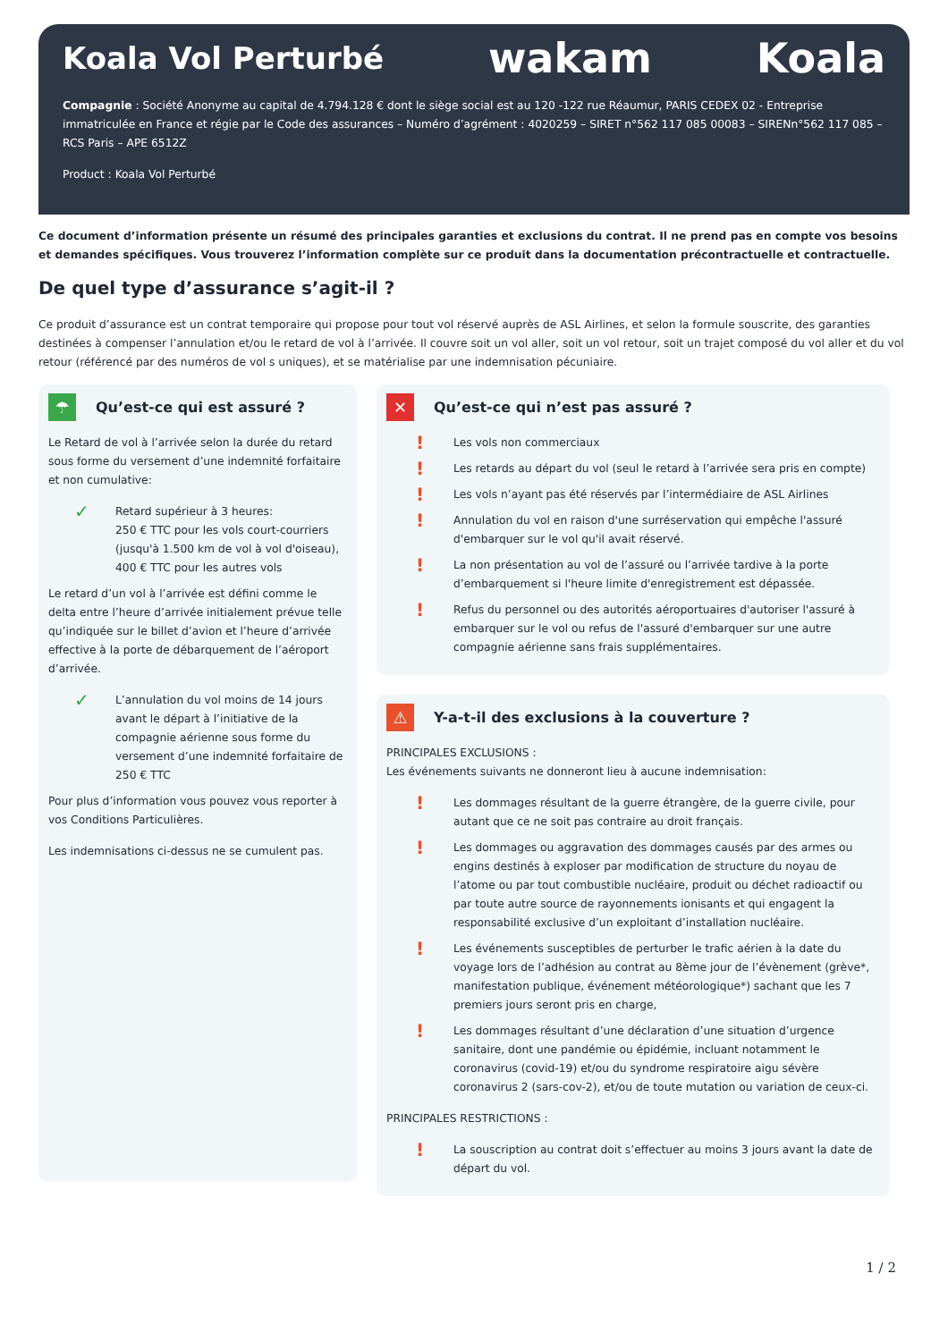Koala Vol Perturbé
wakam Koala
Compagnie : Société Anonyme au capital de 4.794.128 € dont le siège social est au 120 -122 rue Réaumur, PARIS CEDEX 02 - Entreprise immatriculée en France et régie par le Code des assurances – Numéro d’agrément : 4020259 – SIRET n°562 117 085 00083 – SIRENn°562 117 085 – RCS Paris – APE 6512Z
Product : Koala Vol Perturbé
Ce document d’information présente un résumé des principales garanties et exclusions du contrat. Il ne prend pas en compte vos besoins et demandes spécifiques. Vous trouverez l’information complète sur ce produit dans la documentation précontractuelle et contractuelle.
De quel type d’assurance s’agit-il ?
Ce produit d’assurance est un contrat temporaire qui propose pour tout vol réservé auprès de ASL Airlines, et selon la formule souscrite, des garanties destinées à compenser l’annulation et/ou le retard de vol à l’arrivée. Il couvre soit un vol aller, soit un vol retour, soit un trajet composé du vol aller et du vol retour (référencé par des numéros de vol s uniques), et se matérialise par une indemnisation pécuniaire.
☂ Qu’est-ce qui est assuré ?
Le Retard de vol à l’arrivée selon la durée du retard sous forme du versement d’une indemnité forfaitaire et non cumulative:
✓ Retard supérieur à 3 heures:
250 € TTC pour les vols court-courriers (jusqu'à 1.500 km de vol à vol d'oiseau),
400 € TTC pour les autres vols
Le retard d’un vol à l’arrivée est défini comme le delta entre l’heure d’arrivée initialement prévue telle qu’indiquée sur le billet d’avion et l’heure d’arrivée effective à la porte de débarquement de l’aéroport d’arrivée.
✓ L’annulation du vol moins de 14 jours avant le départ à l’initiative de la compagnie aérienne sous forme du versement d’une indemnité forfaitaire de 250 € TTC
Pour plus d’information vous pouvez vous reporter à vos Conditions Particulières.
Les indemnisations ci-dessus ne se cumulent pas.
✕ Qu’est-ce qui n’est pas assuré ?
! Les vols non commerciaux
! Les retards au départ du vol (seul le retard à l’arrivée sera pris en compte)
! Les vols n’ayant pas été réservés par l’intermédiaire de ASL Airlines
! Annulation du vol en raison d'une surréservation qui empêche l'assuré d'embarquer sur le vol qu'il avait réservé.
! La non présentation au vol de l’assuré ou l’arrivée tardive à la porte d’embarquement si l'heure limite d'enregistrement est dépassée.
! Refus du personnel ou des autorités aéroportuaires d'autoriser l'assuré à embarquer sur le vol ou refus de l'assuré d'embarquer sur une autre compagnie aérienne sans frais supplémentaires.
⚠ Y-a-t-il des exclusions à la couverture ?
PRINCIPALES EXCLUSIONS :
Les événements suivants ne donneront lieu à aucune indemnisation:
! Les dommages résultant de la guerre étrangère, de la guerre civile, pour autant que ce ne soit pas contraire au droit français.
! Les dommages ou aggravation des dommages causés par des armes ou engins destinés à exploser par modification de structure du noyau de l’atome ou par tout combustible nucléaire, produit ou déchet radioactif ou par toute autre source de rayonnements ionisants et qui engagent la responsabilité exclusive d’un exploitant d’installation nucléaire.
! Les événements susceptibles de perturber le trafic aérien à la date du voyage lors de l’adhésion au contrat au 8ème jour de l’évènement (grève*, manifestation publique, événement météorologique*) sachant que les 7 premiers jours seront pris en charge,
! Les dommages résultant d’une déclaration d’une situation d’urgence sanitaire, dont une pandémie ou épidémie, incluant notamment le coronavirus (covid-19) et/ou du syndrome respiratoire aigu sévère coronavirus 2 (sars-cov-2), et/ou de toute mutation ou variation de ceux-ci.
PRINCIPALES RESTRICTIONS :
! La souscription au contrat doit s’effectuer au moins 3 jours avant la date de départ du vol.
1 / 2